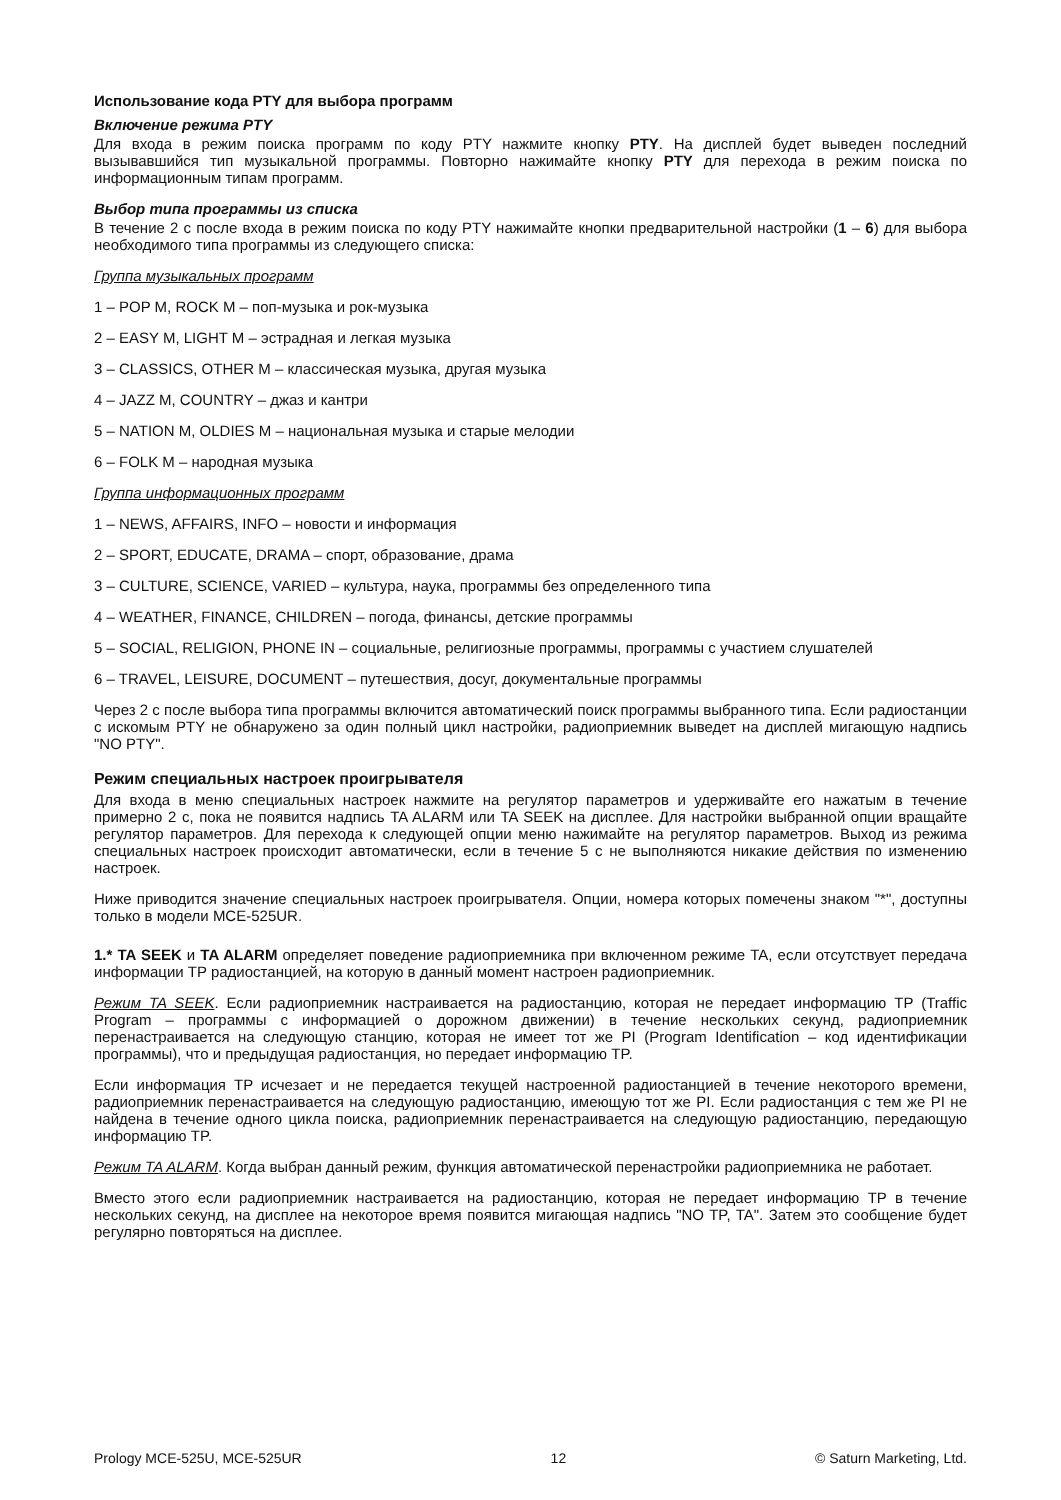Использование кода PTY для выбора программ
Включение режима PTY
Для входа в режим поиска программ по коду PTY нажмите кнопку PTY. На дисплей будет выведен последний вызывавшийся тип музыкальной программы. Повторно нажимайте кнопку PTY для перехода в режим поиска по информационным типам программ.
Выбор типа программы из списка
В течение 2 с после входа в режим поиска по коду PTY нажимайте кнопки предварительной настройки (1 – 6) для выбора необходимого типа программы из следующего списка:
Группа музыкальных программ
1 – POP M, ROCK M – поп-музыка и рок-музыка
2 – EASY M, LIGHT M – эстрадная и легкая музыка
3 – CLASSICS, OTHER M – классическая музыка, другая музыка
4 – JAZZ M, COUNTRY – джаз и кантри
5 – NATION M, OLDIES M – национальная музыка и старые мелодии
6 – FOLK M – народная музыка
Группа информационных программ
1 – NEWS, AFFAIRS, INFO – новости и информация
2 – SPORT, EDUCATE, DRAMA – спорт, образование, драма
3 – CULTURE, SCIENCE, VARIED – культура, наука, программы без определенного типа
4 – WEATHER, FINANCE, CHILDREN – погода, финансы, детские программы
5 – SOCIAL, RELIGION, PHONE IN – социальные, религиозные программы, программы с участием слушателей
6 – TRAVEL, LEISURE, DOCUMENT – путешествия, досуг, документальные программы
Через 2 с после выбора типа программы включится автоматический поиск программы выбранного типа. Если радиостанции с искомым PTY не обнаружено за один полный цикл настройки, радиоприемник выведет на дисплей мигающую надпись "NO PTY".
Режим специальных настроек проигрывателя
Для входа в меню специальных настроек нажмите на регулятор параметров и удерживайте его нажатым в течение примерно 2 с, пока не появится надпись TA ALARM или TA SEEK на дисплее. Для настройки выбранной опции вращайте регулятор параметров. Для перехода к следующей опции меню нажимайте на регулятор параметров. Выход из режима специальных настроек происходит автоматически, если в течение 5 с не выполняются никакие действия по изменению настроек.
Ниже приводится значение специальных настроек проигрывателя. Опции, номера которых помечены знаком "*", доступны только в модели MCE-525UR.
1.* TA SEEK и TA ALARM определяет поведение радиоприемника при включенном режиме TA, если отсутствует передача информации TP радиостанцией, на которую в данный момент настроен радиоприемник.
Режим TA SEEK. Если радиоприемник настраивается на радиостанцию, которая не передает информацию TP (Traffic Program – программы с информацией о дорожном движении) в течение нескольких секунд, радиоприемник перенастраивается на следующую станцию, которая не имеет тот же PI (Program Identification – код идентификации программы), что и предыдущая радиостанция, но передает информацию TP.
Если информация TP исчезает и не передается текущей настроенной радиостанцией в течение некоторого времени, радиоприемник перенастраивается на следующую радиостанцию, имеющую тот же PI. Если радиостанция с тем же PI не найдена в течение одного цикла поиска, радиоприемник перенастраивается на следующую радиостанцию, передающую информацию TP.
Режим TA ALARM. Когда выбран данный режим, функция автоматической перенастройки радиоприемника не работает.
Вместо этого если радиоприемник настраивается на радиостанцию, которая не передает информацию TP в течение нескольких секунд, на дисплее на некоторое время появится мигающая надпись "NO TP, TA". Затем это сообщение будет регулярно повторяться на дисплее.
Prology MCE-525U, MCE-525UR 12 © Saturn Marketing, Ltd.